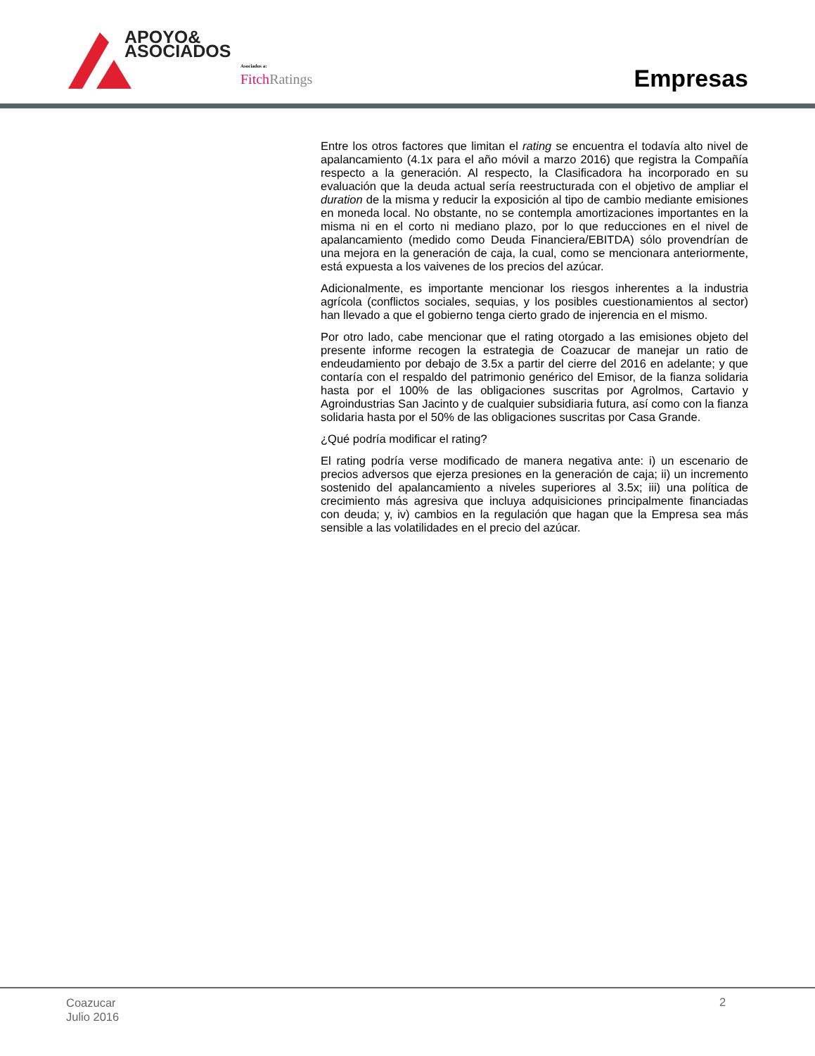APOYO&
ASOCIADOS
Asociados a:
Fitch Ratings Empresas
Entre los otros factores que limitan el rating se encuentra el todavía alto nivel de apalancamiento (4.1x para el año móvil a marzo 2016) que registra la Compañía respecto a la generación. Al respecto, la Clasificadora ha incorporado en su evaluación que la deuda actual sería reestructurada con el objetivo de ampliar el duration de la misma y reducir la exposición al tipo de cambio mediante emisiones en moneda local. No obstante, no se contempla amortizaciones importantes en la misma ni en el corto ni mediano plazo, por lo que reducciones en el nivel de apalancamiento (medido como Deuda Financiera/EBITDA) sólo provendrían de una mejora en la generación de caja, la cual, como se mencionara anteriormente, está expuesta a los vaivenes de los precios del azúcar.
Adicionalmente, es importante mencionar los riesgos inherentes a la industria agrícola (conflictos sociales, sequias, y los posibles cuestionamientos al sector) han llevado a que el gobierno tenga cierto grado de injerencia en el mismo.
Por otro lado, cabe mencionar que el rating otorgado a las emisiones objeto del presente informe recogen la estrategia de Coazucar de manejar un ratio de endeudamiento por debajo de 3.5x a partir del cierre del 2016 en adelante; y que contaría con el respaldo del patrimonio genérico del Emisor, de la fianza solidaria hasta por el 100% de las obligaciones suscritas por Agrolmos, Cartavio y Agroindustrias San Jacinto y de cualquier subsidiaria futura, así como con la fianza solidaria hasta por el 50% de las obligaciones suscritas por Casa Grande.
¿Qué podría modificar el rating?
El rating podría verse modificado de manera negativa ante: i) un escenario de precios adversos que ejerza presiones en la generación de caja; ii) un incremento sostenido del apalancamiento a niveles superiores al 3.5x; iii) una política de crecimiento más agresiva que incluya adquisiciones principalmente financiadas con deuda; y, iv) cambios en la regulación que hagan que la Empresa sea más sensible a las volatilidades en el precio del azúcar.
Coazucar
Julio 2016
2